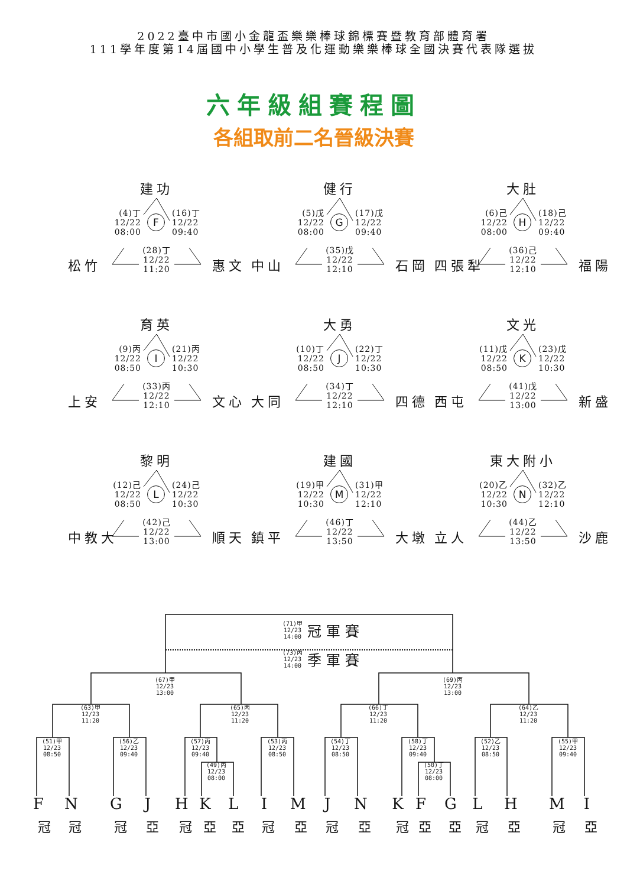2022臺中市國小金龍盃樂樂棒球錦標賽暨教育部體育署
111學年度第14屆國中小學生普及化運動樂樂棒球全國決賽代表隊選拔
六年級組賽程圖
各組取前二名晉級決賽
建功
(4)丁
12/22
08:00
F
(16)丁
12/22
09:40
松竹
(28)丁
12/22
11:20
惠文
健行
(5)戊
12/22
08:00
G
(17)戊
12/22
09:40
中山
(35)戊
12/22
12:10
石岡
大肚
(6)己
12/22
08:00
H
(18)己
12/22
09:40
四張犁
(36)己
12/22
12:10
福陽
育英
(9)丙
12/22
08:50
I
(21)丙
12/22
10:30
上安
(33)丙
12/22
12:10
文心
大勇
(10)丁
12/22
08:50
J
(22)丁
12/22
10:30
大同
(34)丁
12/22
12:10
四德
文光
(11)戊
12/22
08:50
K
(23)戊
12/22
10:30
西屯
(41)戊
12/22
13:00
新盛
黎明
(12)己
12/22
08:50
L
(24)己
12/22
10:30
中教大
(42)己
12/22
13:00
順天
建國
(19)甲
12/22
10:30
M
(31)甲
12/22
12:10
鎮平
(46)丁
12/22
13:50
大墩
東大附小
(20)乙
12/22
10:30
N
(32)乙
12/22
12:10
立人
(44)乙
12/22
13:50
沙鹿
(71)甲
12/23
14:00
冠軍賽
(73)丙
12/23
14:00
季軍賽
(67)甲
12/23
13:00
(69)丙
12/23
13:00
(63)甲
12/23
11:20
(65)丙
12/23
11:20
(66)丁
12/23
11:20
(64)乙
12/23
11:20
(51)甲
12/23
08:50
(56)乙
12/23
09:40
(57)丙
12/23
09:40
(53)丙
12/23
08:50
(54)丁
12/23
08:50
(58)丁
12/23
09:40
(52)乙
12/23
08:50
(55)甲
12/23
09:40
(49)丙
12/23
08:00
(50)丁
12/23
08:00
F N G J H K L I M J N K F G L H M I
冠 冠 冠 亞 冠 亞 亞 冠 亞 冠 亞 冠 亞 亞 冠 亞 冠 亞